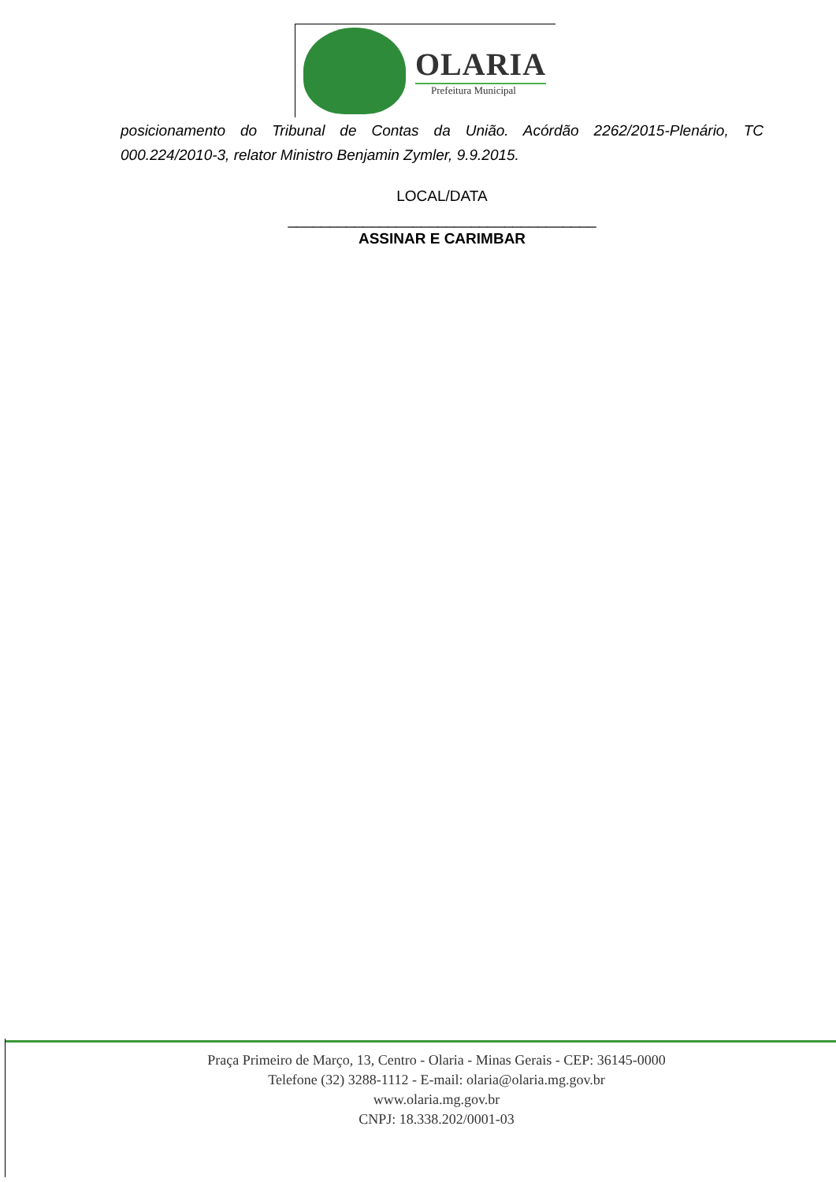OLARIA
Prefeitura Municipal
posicionamento do Tribunal de Contas da União. Acórdão 2262/2015-Plenário, TC 000.224/2010-3, relator Ministro Benjamin Zymler, 9.9.2015.
LOCAL/DATA
_____________________________________
ASSINAR E CARIMBAR
Praça Primeiro de Março, 13, Centro - Olaria - Minas Gerais - CEP: 36145-0000
Telefone (32) 3288-1112 - E-mail: olaria@olaria.mg.gov.br
www.olaria.mg.gov.br
CNPJ: 18.338.202/0001-03